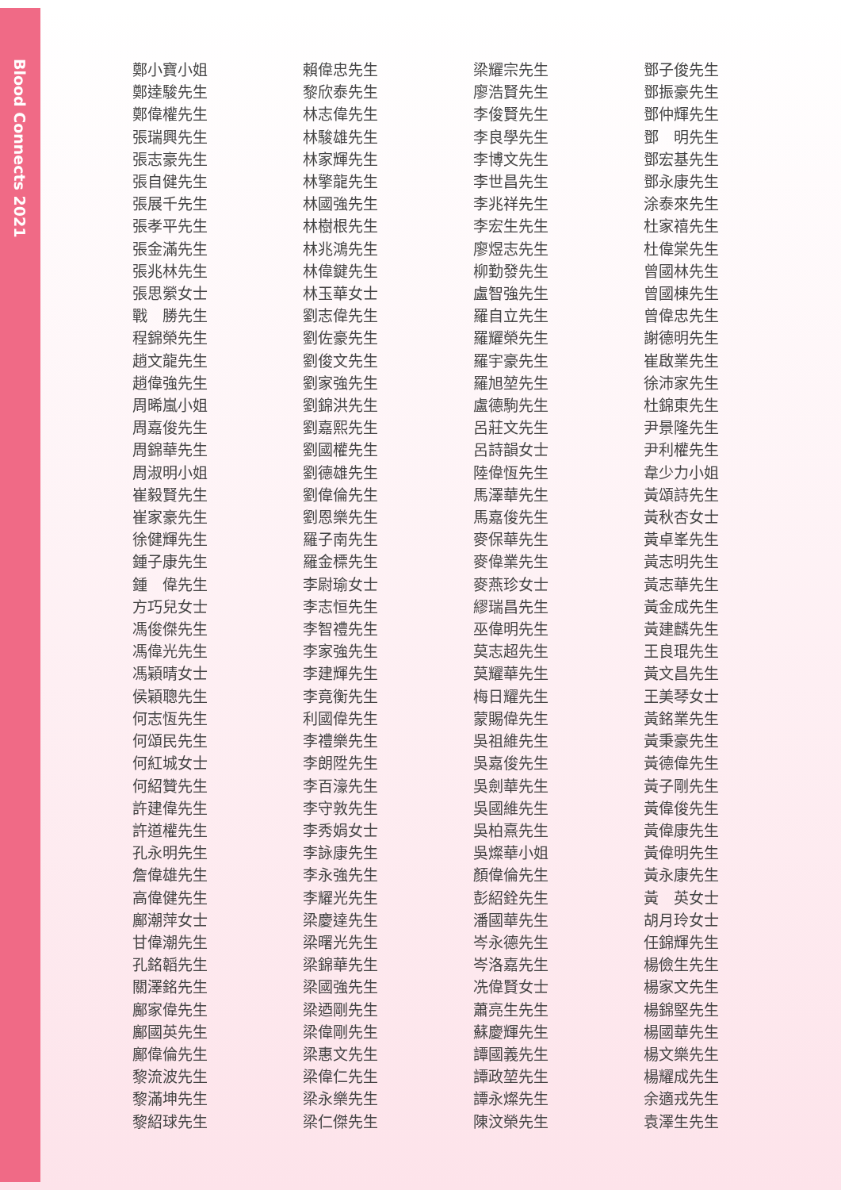Blood Connects 2021
鄭小寶小姐
鄭達駿先生
鄭偉權先生
張瑞興先生
張志豪先生
張自健先生
張展千先生
張孝平先生
張金滿先生
張兆林先生
張思縈女士
戰　勝先生
程錦榮先生
趙文龍先生
趙偉強先生
周晞嵐小姐
周嘉俊先生
周錦華先生
周淑明小姐
崔毅賢先生
崔家豪先生
徐健輝先生
鍾子康先生
鍾　偉先生
方巧兒女士
馮俊傑先生
馮偉光先生
馮穎晴女士
侯穎聰先生
何志恆先生
何頌民先生
何紅城女士
何紹贊先生
許建偉先生
許道權先生
孔永明先生
詹偉雄先生
高偉健先生
鄺潮萍女士
甘偉潮先生
孔銘韜先生
關澤銘先生
鄺家偉先生
鄺國英先生
鄺偉倫先生
黎流波先生
黎滿坤先生
黎紹球先生
賴偉忠先生
黎欣泰先生
林志偉先生
林駿雄先生
林家輝先生
林擎龍先生
林國強先生
林樹根先生
林兆鴻先生
林偉鍵先生
林玉華女士
劉志偉先生
劉佐豪先生
劉俊文先生
劉家強先生
劉錦洪先生
劉嘉熙先生
劉國權先生
劉德雄先生
劉偉倫先生
劉恩樂先生
羅子南先生
羅金標先生
李尉瑜女士
李志恒先生
李智禮先生
李家強先生
李建輝先生
李竟衡先生
利國偉先生
李禮樂先生
李朗陞先生
李百濠先生
李守敦先生
李秀娟女士
李詠康先生
李永強先生
李耀光先生
梁慶達先生
梁曙光先生
梁錦華先生
梁國強先生
梁迺剛先生
梁偉剛先生
梁惠文先生
梁偉仁先生
梁永樂先生
梁仁傑先生
梁耀宗先生
廖浩賢先生
李俊賢先生
李良學先生
李博文先生
李世昌先生
李兆祥先生
李宏生先生
廖煜志先生
柳勤發先生
盧智強先生
羅自立先生
羅耀榮先生
羅宇豪先生
羅旭堃先生
盧德駒先生
呂莊文先生
呂詩韻女士
陸偉恆先生
馬澤華先生
馬嘉俊先生
麥保華先生
麥偉業先生
麥燕珍女士
繆瑞昌先生
巫偉明先生
莫志超先生
莫耀華先生
梅日耀先生
蒙賜偉先生
吳祖維先生
吳嘉俊先生
吳劍華先生
吳國維先生
吳柏熹先生
吳燦華小姐
顏偉倫先生
彭紹銓先生
潘國華先生
岑永德先生
岑洛嘉先生
冼偉賢女士
蕭亮生先生
蘇慶輝先生
譚國義先生
譚政堃先生
譚永燦先生
陳汶榮先生
鄧子俊先生
鄧振豪先生
鄧仲輝先生
鄧　明先生
鄧宏基先生
鄧永康先生
涂泰來先生
杜家禧先生
杜偉棠先生
曾國林先生
曾國棟先生
曾偉忠先生
謝德明先生
崔啟業先生
徐沛家先生
杜錦東先生
尹景隆先生
尹利權先生
韋少力小姐
黃頌詩先生
黃秋杏女士
黃卓峯先生
黃志明先生
黃志華先生
黃金成先生
黃建麟先生
王良琨先生
黃文昌先生
王美琴女士
黃銘業先生
黃秉豪先生
黃德偉先生
黃子剛先生
黃偉俊先生
黃偉康先生
黃偉明先生
黃永康先生
黃　英女士
胡月玲女士
任錦輝先生
楊儉生先生
楊家文先生
楊錦堅先生
楊國華先生
楊文樂先生
楊耀成先生
余適戎先生
袁澤生先生